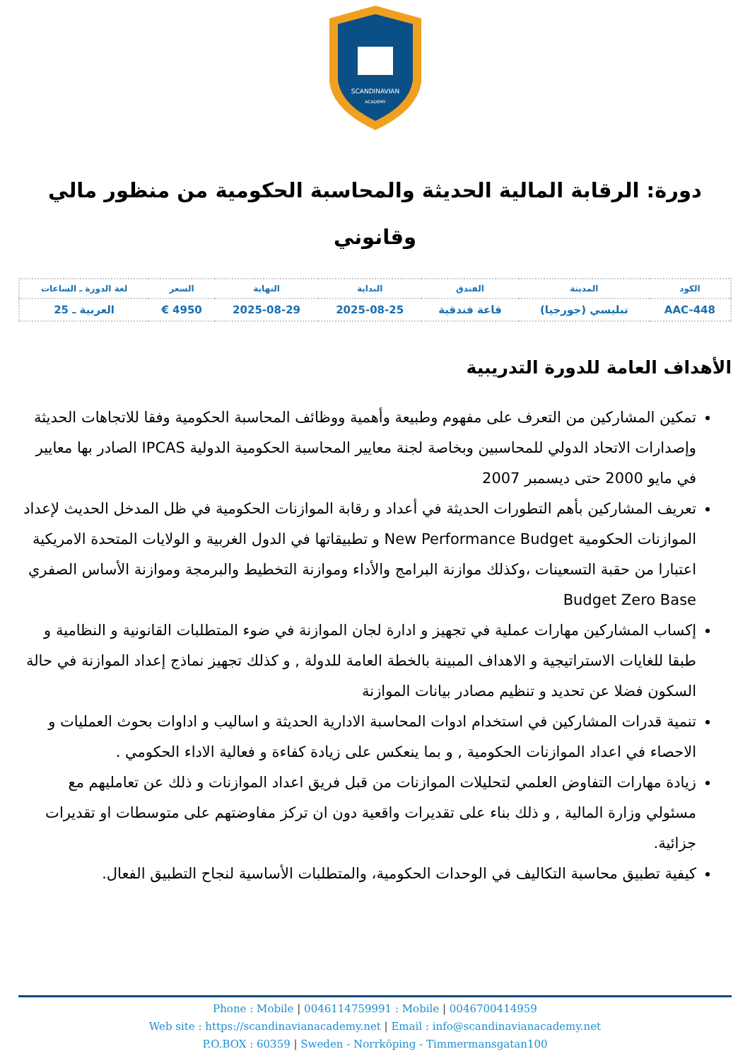SCANDINAVIAN
ACADEMY
دورة: الرقابة المالية الحديثة والمحاسبة الحكومية من منظور مالي وقانوني
| الكود | المدينة | الفندق | البداية | النهاية | السعر | لغة الدورة ـ الساعات |
| --- | --- | --- | --- | --- | --- | --- |
| AAC-448 | تبليسي (جورجيا) | قاعة فندقية | 2025-08-25 | 2025-08-29 | 4950 € | العربية ـ 25 |
الأهداف العامة للدورة التدريبية
تمكين المشاركين من التعرف على مفهوم وطبيعة وأهمية ووظائف المحاسبة الحكومية وفقا للاتجاهات الحديثة وإصدارات الاتحاد الدولي للمحاسبين وبخاصة لجنة معايير المحاسبة الحكومية الدولية IPCAS الصادر بها معايير في مايو 2000 حتى ديسمبر 2007
تعريف المشاركين بأهم التطورات الحديثة في أعداد و رقابة الموازنات الحكومية في ظل المدخل الحديث لإعداد الموازنات الحكومية New Performance Budget و تطبيقاتها في الدول الغربية و الولايات المتحدة الامريكية اعتبارا من حقبة التسعينات ،وكذلك موازنة البرامج والأداء وموازنة التخطيط والبرمجة وموازنة الأساس الصفري Budget Zero Base
إكساب المشاركين مهارات عملية في تجهيز و ادارة لجان الموازنة في ضوء المتطلبات القانونية و النظامية و طبقا للغايات الاستراتيجية و الاهداف المبينة بالخطة العامة للدولة , و كذلك تجهيز نماذج إعداد الموازنة في حالة السكون فضلا عن تحديد و تنظيم مصادر بيانات الموازنة
تنمية قدرات المشاركين في استخدام ادوات المحاسبة الادارية الحديثة و اساليب و اداوات بحوث العمليات و الاحصاء في اعداد الموازنات الحكومية , و بما ينعكس على زيادة كفاءة و فعالية الاداء الحكومي .
زيادة مهارات التفاوض العلمي لتحليلات الموازنات من قبل فريق اعداد الموازنات و ذلك عن تعامليهم مع مسئولي وزارة المالية , و ذلك بناء على تقديرات واقعية دون ان تركز مفاوضتهم على متوسطات او تقديرات جزائية.
كيفية تطبيق محاسبة التكاليف في الوحدات الحكومية، والمتطلبات الأساسية لنجاح التطبيق الفعال.
Phone : Mobile | 0046114759991 : Mobile | 0046700414959
Web site : https://scandinavianacademy.net | Email : info@scandinavianacademy.net
P.O.BOX : 60359 | Sweden - Norrköping - Timmermansgatan100